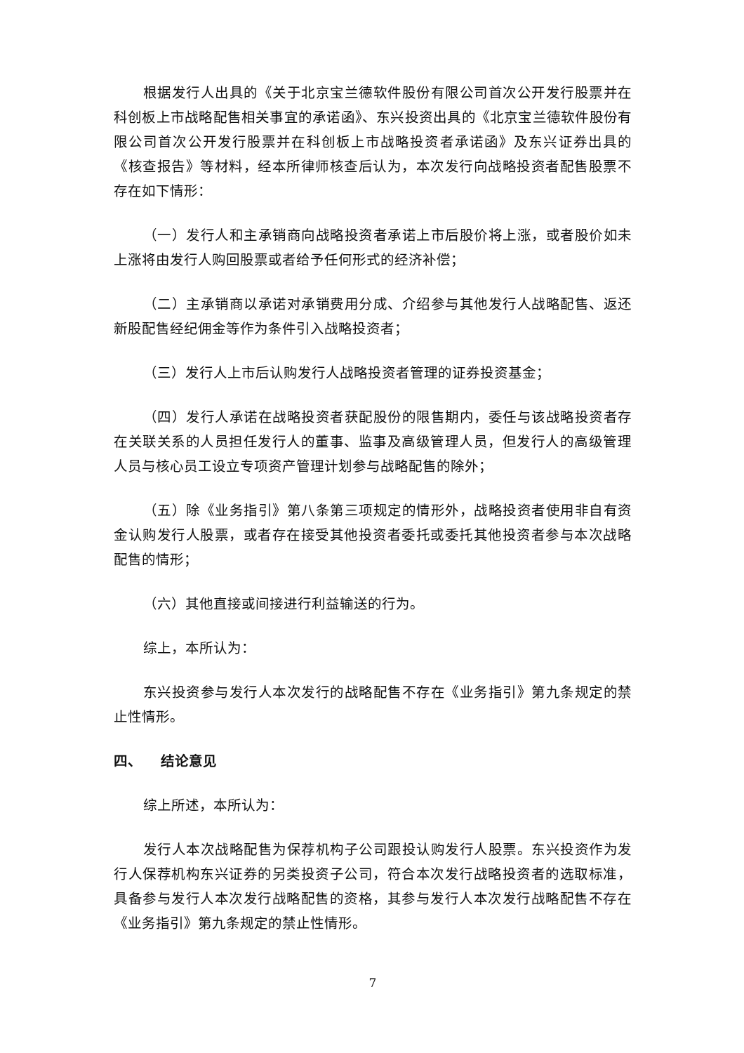根据发行人出具的《关于北京宝兰德软件股份有限公司首次公开发行股票并在科创板上市战略配售相关事宜的承诺函》、东兴投资出具的《北京宝兰德软件股份有限公司首次公开发行股票并在科创板上市战略投资者承诺函》及东兴证券出具的《核查报告》等材料，经本所律师核查后认为，本次发行向战略投资者配售股票不存在如下情形：
（一）发行人和主承销商向战略投资者承诺上市后股价将上涨，或者股价如未上涨将由发行人购回股票或者给予任何形式的经济补偿；
（二）主承销商以承诺对承销费用分成、介绍参与其他发行人战略配售、返还新股配售经纪佣金等作为条件引入战略投资者；
（三）发行人上市后认购发行人战略投资者管理的证券投资基金；
（四）发行人承诺在战略投资者获配股份的限售期内，委任与该战略投资者存在关联关系的人员担任发行人的董事、监事及高级管理人员，但发行人的高级管理人员与核心员工设立专项资产管理计划参与战略配售的除外；
（五）除《业务指引》第八条第三项规定的情形外，战略投资者使用非自有资金认购发行人股票，或者存在接受其他投资者委托或委托其他投资者参与本次战略配售的情形；
（六）其他直接或间接进行利益输送的行为。
综上，本所认为：
东兴投资参与发行人本次发行的战略配售不存在《业务指引》第九条规定的禁止性情形。
四、 结论意见
综上所述，本所认为：
发行人本次战略配售为保荐机构子公司跟投认购发行人股票。东兴投资作为发行人保荐机构东兴证券的另类投资子公司，符合本次发行战略投资者的选取标准，具备参与发行人本次发行战略配售的资格，其参与发行人本次发行战略配售不存在《业务指引》第九条规定的禁止性情形。
7